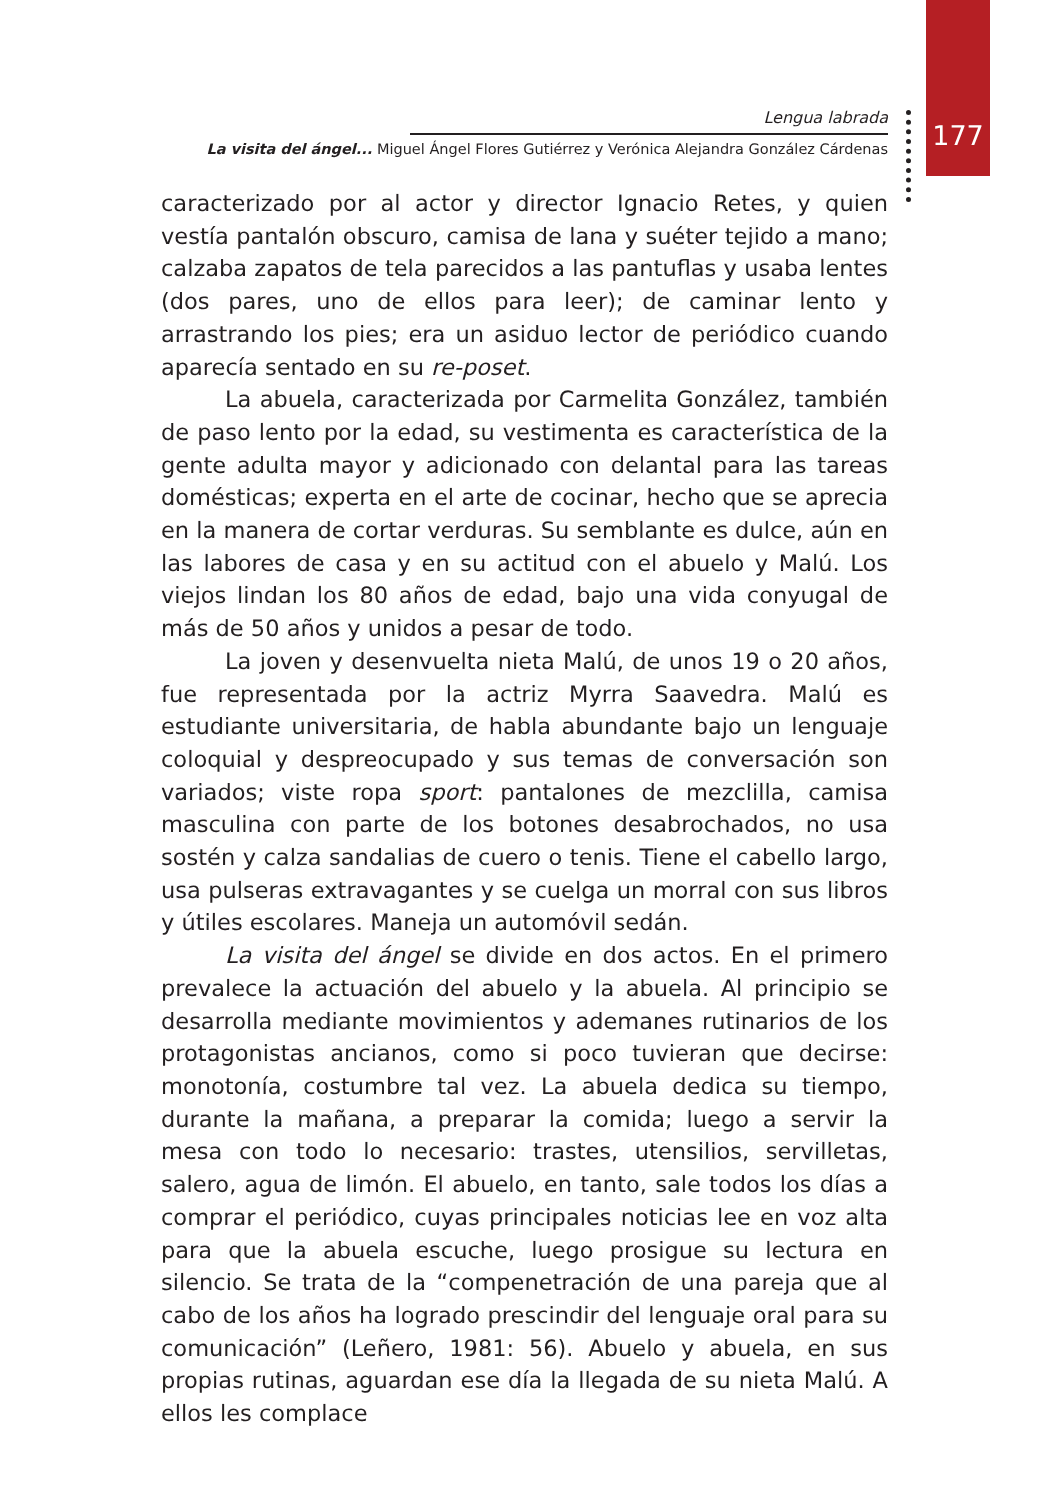177
Lengua labrada
La visita del ángel... Miguel Ángel Flores Gutiérrez y Verónica Alejandra González Cárdenas
caracterizado por al actor y director Ignacio Retes, y quien vestía pantalón obscuro, camisa de lana y suéter tejido a mano; calzaba zapatos de tela parecidos a las pantuflas y usaba lentes (dos pares, uno de ellos para leer); de caminar lento y arrastrando los pies; era un asiduo lector de periódico cuando aparecía sentado en su re-poset.
La abuela, caracterizada por Carmelita González, también de paso lento por la edad, su vestimenta es característica de la gente adulta mayor y adicionado con delantal para las tareas domésticas; experta en el arte de cocinar, hecho que se aprecia en la manera de cortar verduras. Su semblante es dulce, aún en las labores de casa y en su actitud con el abuelo y Malú. Los viejos lindan los 80 años de edad, bajo una vida conyugal de más de 50 años y unidos a pesar de todo.
La joven y desenvuelta nieta Malú, de unos 19 o 20 años, fue representada por la actriz Myrra Saavedra. Malú es estudiante universitaria, de habla abundante bajo un lenguaje coloquial y despreocupado y sus temas de conversación son variados; viste ropa sport: pantalones de mezclilla, camisa masculina con parte de los botones desabrochados, no usa sostén y calza sandalias de cuero o tenis. Tiene el cabello largo, usa pulseras extravagantes y se cuelga un morral con sus libros y útiles escolares. Maneja un automóvil sedán.
La visita del ángel se divide en dos actos. En el primero prevalece la actuación del abuelo y la abuela. Al principio se desarrolla mediante movimientos y ademanes rutinarios de los protagonistas ancianos, como si poco tuvieran que decirse: monotonía, costumbre tal vez. La abuela dedica su tiempo, durante la mañana, a preparar la comida; luego a servir la mesa con todo lo necesario: trastes, utensilios, servilletas, salero, agua de limón. El abuelo, en tanto, sale todos los días a comprar el periódico, cuyas principales noticias lee en voz alta para que la abuela escuche, luego prosigue su lectura en silencio. Se trata de la “compenetración de una pareja que al cabo de los años ha logrado prescindir del lenguaje oral para su comunicación” (Leñero, 1981: 56). Abuelo y abuela, en sus propias rutinas, aguardan ese día la llegada de su nieta Malú. A ellos les complace